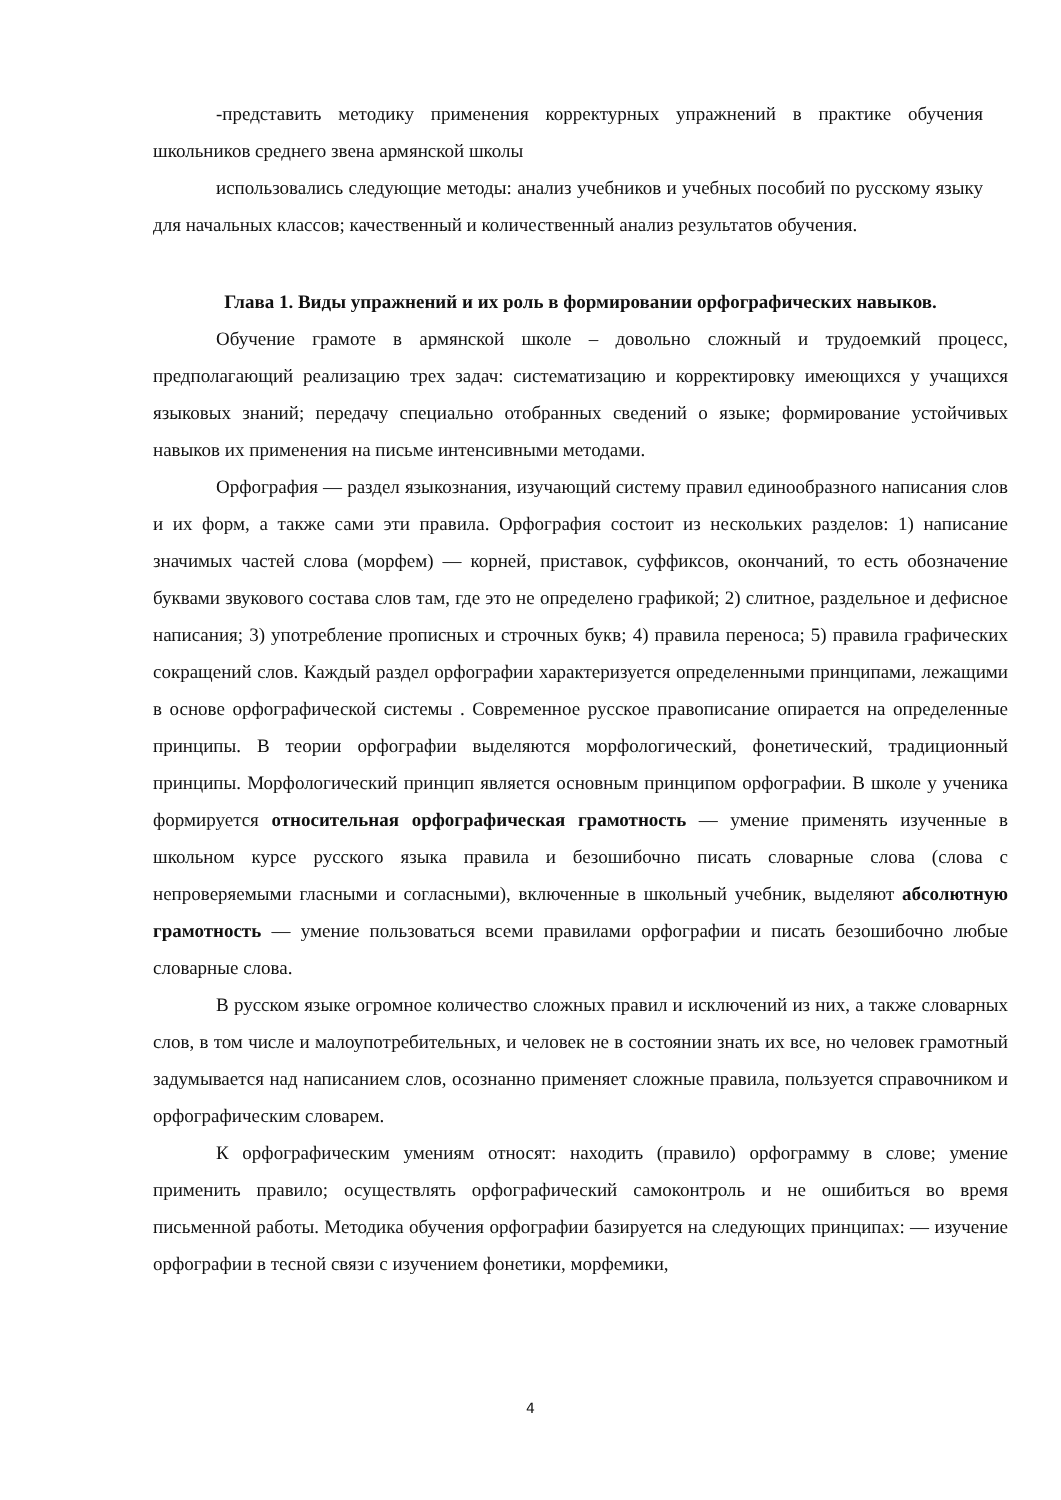-представить методику применения корректурных упражнений в практике обучения школьников среднего звена армянской школы
использовались следующие методы: анализ учебников и учебных пособий по русскому языку для начальных классов; качественный и количественный анализ результатов обучения.
Глава 1. Виды упражнений и их роль в формировании орфографических навыков.
Обучение грамоте в армянской школе – довольно сложный и трудоемкий процесс, предполагающий реализацию трех задач: систематизацию и корректировку имеющихся у учащихся языковых знаний; передачу специально отобранных сведений о языке; формирование устойчивых навыков их применения на письме интенсивными методами.
Орфография — раздел языкознания, изучающий систему правил единообразного написания слов и их форм, а также сами эти правила. Орфография состоит из нескольких разделов: 1) написание значимых частей слова (морфем) — корней, приставок, суффиксов, окончаний, то есть обозначение буквами звукового состава слов там, где это не определено графикой; 2) слитное, раздельное и дефисное написания; 3) употребление прописных и строчных букв; 4) правила переноса; 5) правила графических сокращений слов. Каждый раздел орфографии характеризуется определенными принципами, лежащими в основе орфографической системы . Современное русское правописание опирается на определенные принципы. В теории орфографии выделяются морфологический, фонетический, традиционный принципы. Морфологический принцип является основным принципом орфографии. В школе у ученика формируется относительная орфографическая грамотность — умение применять изученные в школьном курсе русского языка правила и безошибочно писать словарные слова (слова с непроверяемыми гласными и согласными), включенные в школьный учебник, выделяют абсолютную грамотность — умение пользоваться всеми правилами орфографии и писать безошибочно любые словарные слова.
В русском языке огромное количество сложных правил и исключений из них, а также словарных слов, в том числе и малоупотребительных, и человек не в состоянии знать их все, но человек грамотный задумывается над написанием слов, осознанно применяет сложные правила, пользуется справочником и орфографическим словарем.
К орфографическим умениям относят: находить (правило) орфограмму в слове; умение применить правило; осуществлять орфографический самоконтроль и не ошибиться во время письменной работы. Методика обучения орфографии базируется на следующих принципах: — изучение орфографии в тесной связи с изучением фонетики, морфемики,
4